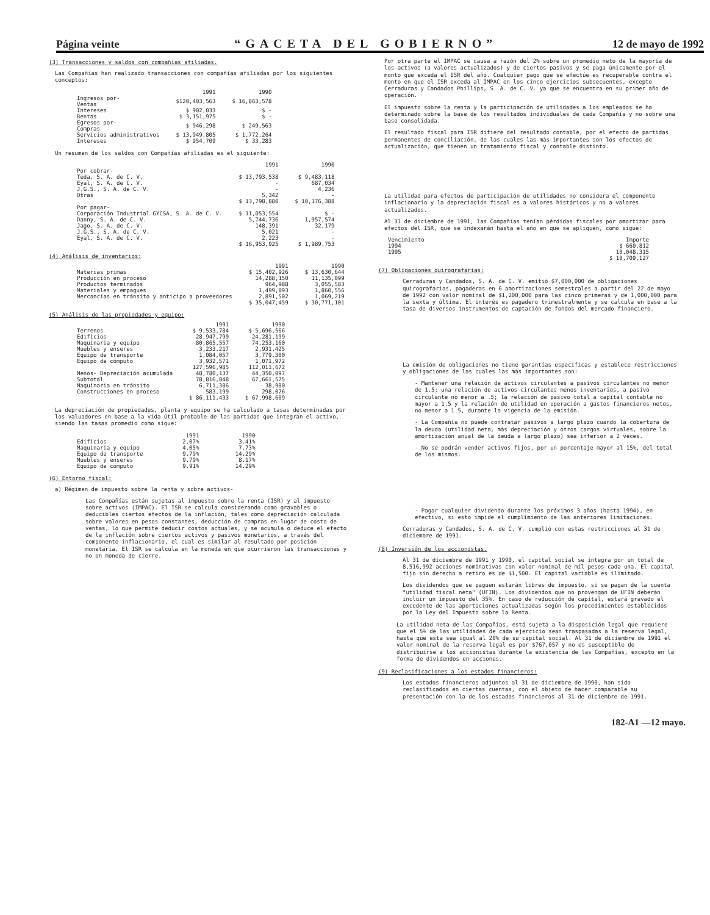Página veinte “GACETA DEL GOBIERNO” 12 de mayo de 1992
(3) Transacciones y saldos con compañías afiliadas.
Las Compañías han realizado transacciones con compañías afiliadas por los siguientes conceptos:
| | 1991 | 1990 |
| --- | --- | --- |
| Ingresos por- Ventas | $120,403,563 | $ 16,863,578 |
| Intereses | $ 902,033 | $ - |
| Rentas | $ 3,151,975 | $ - |
| Egresos por- Compras | $ 946,298 | $ 249,563 |
| Servicios administrativos | $ 13,949,805 | $ 1,772,264 |
| Intereses | $ 954,709 | $ 33,283 |
Un resumen de los saldos con Compañías afiliadas es el siguiente:
| | 1991 | 1990 |
| --- | --- | --- |
| Por cobrar- | | |
| Teda, S. A. de C. V. | $ 13,793,538 | $ 9,483,118 |
| Eyal, S. A. de C. V. | - | 687,034 |
| J.G.S., S. A. de C. V. | - | 4,236 |
| Otras | 5,342 | - |
| | $ 13,798,880 | $ 10,176,388 |
| Por pagar- | | |
| Corporación Industrial GYCSA, S. A. de C. V. | $ 11,053,554 | $ - |
| Danny, S. A. de C. V. | 5,744,736 | 1,957,574 |
| Jago, S. A. de C. V. | 148,391 | 32,179 |
| J.G.S., S. A. de C. V. | 5,021 | - |
| Eyal, S. A. de C. V. | 2,223 | - |
| | $ 16,953,925 | $ 1,989,753 |
(4) Análisis de inventarios:
| | 1991 | 1990 |
| --- | --- | --- |
| Materias primas | $ 15,402,926 | $ 13,630,644 |
| Producción en proceso | 14,288,150 | 11,135,099 |
| Productos terminados | 964,988 | 3,055,583 |
| Materiales y empaques | 1,499,893 | 1,860,556 |
| Mercancías en tránsito y anticipo a proveedores | 2,891,502 | 1,069,219 |
| | $ 35,047,459 | $ 30,771,101 |
(5) Análisis de las propiedades y equipo:
| | 1991 | 1990 |
| --- | --- | --- |
| Terrenos | $ 9,533,784 | $ 5,696,566 |
| Edificios | 28,947,799 | 24,281,199 |
| Maquinaria y equipo | 80,865,557 | 74,253,160 |
| Muebles y enseres | 3,233,217 | 2,931,425 |
| Equipo de transporte | 1,084,057 | 3,779,300 |
| Equipo de cómputo | 3,932,571 | 1,071,972 |
| | 127,596,985 | 112,011,672 |
| Menos- Depreciación acumulada | 48,780,137 | 44,350,097 |
| Subtotal | 78,816,848 | 67,661,575 |
| Maquinaria en tránsito | 6,711,386 | 38,980 |
| Construcciones en proceso | 583,199 | 298,076 |
| | $ 86,111,433 | $ 67,998,609 |
La depreciación de propiedades, planta y equipo se ha calculado a tasas determinadas por los valuadores en base a la vida útil probable de las partidas que integran el activo, siendo las tasas promedio como sigue:
| | 1991 | 1990 |
| --- | --- | --- |
| Edificios | 2.07% | 3.41% |
| Maquinaria y equipo | 4.05% | 7.73% |
| Equipo de transporte | 9.79% | 14.29% |
| Muebles y enseres | 9.79% | 8.17% |
| Equipo de cómputo | 9.91% | 14.29% |
(6) Entorno fiscal:
a) Régimen de impuesto sobre la renta y sobre activos-
Las Compañías están sujetas al impuesto sobre la renta (ISR) y al impuesto sobre activos (IMPAC). El ISR se calcula considerando como gravables o deducibles ciertos efectos de la inflación, tales como depreciación calculada sobre valores en pesos constantes, deducción de compras en lugar de costo de ventas, lo que permite deducir costos actuales, y se acumula o deduce el efecto de la inflación sobre ciertos activos y pasivos monetarios, a través del componente inflacionario, el cual es similar al resultado por posición monetaria. El ISR se calcula en la moneda en que ocurrieron las transacciones y no en moneda de cierre.
Por otra parte el IMPAC se causa a razón del 2% sobre un promedio neto de la mayoría de los activos (a valores actualizados) y de ciertos pasivos y se paga únicamente por el monto que exceda el ISR del año. Cualquier pago que se efectúe es recuperable contra el monto en que el ISR exceda al IMPAC en los cinco ejercicios subsecuentes, excepto Cerraduras y Candados Phillips, S. A. de C. V. ya que se encuentra en su primer año de operación.
El impuesto sobre la renta y la participación de utilidades a los empleados se ha determinado sobre la base de los resultados individuales de cada Compañía y no sobre una base consolidada.
El resultado fiscal para ISR difiere del resultado contable, por el efecto de partidas permanentes de conciliación, de las cuales las más importantes son los efectos de actualización, que tienen un tratamiento fiscal y contable distinto.
La utilidad para efectos de participación de utilidades no considera el componente inflacionario y la depreciación fiscal es a valores históricos y no a valores actualizados.
Al 31 de diciembre de 1991, las Compañías tenían pérdidas fiscales por amortizar para efectos del ISR, que se indexarán hasta el año en que se apliquen, como sigue:
| Vencimiento | Importe |
| --- | --- |
| 1994 | $ 660,812 |
| 1995 | 10,048,315 |
| | $ 10,709,127 |
(7) Obligaciones quirografarias:
Cerraduras y Candados, S. A. de C. V. emitió $7,000,000 de obligaciones quirografarias, pagaderas en 6 amortizaciones semestrales a partir del 22 de mayo de 1992 con valor nominal de $1,200,000 para las cinco primeras y de 1,000,000 para la sexta y última. El interés es pagadero trimestralmente y se calcula en base a la tasa de diversos instrumentos de captación de fondos del mercado financiero.
La emisión de obligaciones no tiene garantías específicas y establece restricciones y obligaciones de las cuales las más importantes son:
- Mantener una relación de activos circulantes a pasivos circulantes no menor de 1.5; una relación de activos circulantes menos inventarios, a pasivo circulante no menor a .5; la relación de pasivo total a capital contable no mayor a 1.5 y la relación de utilidad en operación a gastos financieros netos, no menor a 1.5, durante la vigencia de la emisión.
- La Compañía no puede contratar pasivos a largo plazo cuando la cobertura de la deuda (utilidad neta, más depreciación y otros cargos virtuales, sobre la amortización anual de la deuda a largo plazo) sea inferior a 2 veces.
- No se podrán vender activos fijos, por un porcentaje mayor al 15%, del total de los mismos.
- Pagar cualquier dividendo durante los próximos 3 años (hasta 1994), en efectivo, si esto impide el cumplimiento de las anteriores limitaciones.
Cerraduras y Candados, S. A. de C. V. cumplió con estas restricciones al 31 de diciembre de 1991.
(8) Inversión de los accionistas.
Al 31 de diciembre de 1991 y 1990, el capital social se integra por un total de 8,516,992 acciones nominativas con valor nominal de mil pesos cada una. El capital fijo sin derecho a retiro es de $1,500. El capital variable es ilimitado.
Los dividendos que se paguen estarán libres de impuesto, si se pagan de la cuenta "utilidad fiscal neta" (UFIN). Los dividendos que no provengan de UFIN deberán incluir un impuesto del 35%. En caso de reducción de capital, estará gravado el excedente de las aportaciones actualizadas según los procedimientos establecidos por la Ley del Impuesto sobre la Renta.
La utilidad neta de las Compañías, está sujeta a la disposición legal que requiere que el 5% de las utilidades de cada ejercicio sean traspasadas a la reserva legal, hasta que esta sea igual al 20% de su capital social. Al 31 de diciembre de 1991 el valor nominal de la reserva legal es por $767,057 y no es susceptible de distribuirse a los accionistas durante la existencia de las Compañías, excepto en la forma de dividendos en acciones.
(9) Reclasificaciones a los estados financieros:
Los estados financieros adjuntos al 31 de diciembre de 1990, han sido reclasificados en ciertas cuentas, con el objeto de hacer comparable su presentación con la de los estados financieros al 31 de diciembre de 1991.
182-A1 —12 mayo.